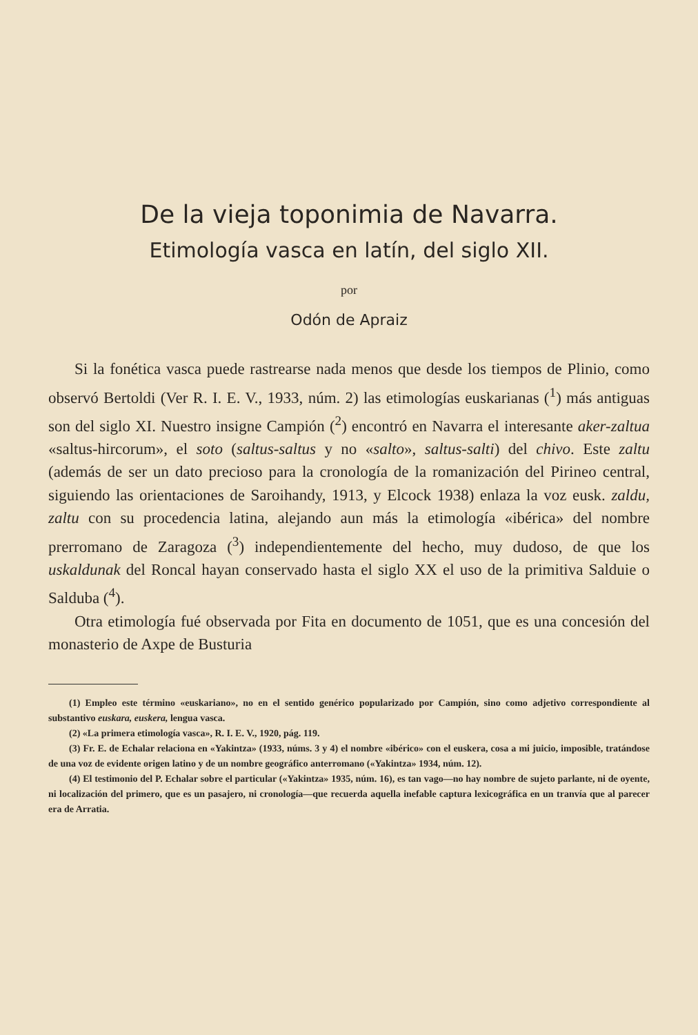De la vieja toponimia de Navarra.
Etimología vasca en latín, del siglo XII.
por
Odón de Apraiz
Si la fonética vasca puede rastrearse nada menos que desde los tiempos de Plinio, como observó Bertoldi (Ver R. I. E. V., 1933, núm. 2) las etimologías euskarianas (<sup>1</sup>) más antiguas son del siglo XI. Nuestro insigne Campión (<sup>2</sup>) encontró en Navarra el interesante aker-zaltua «saltus-hircorum», el soto (saltus-saltus y no «salto», saltus-salti) del chivo. Este zaltu (además de ser un dato precioso para la cronología de la romanización del Pirineo central, siguiendo las orientaciones de Saroihandy, 1913, y Elcock 1938) enlaza la voz eusk. zaldu, zaltu con su procedencia latina, alejando aun más la etimología «ibérica» del nombre prerromano de Zaragoza (<sup>3</sup>) independientemente del hecho, muy dudoso, de que los uskaldunak del Roncal hayan conservado hasta el siglo XX el uso de la primitiva Salduie o Salduba (<sup>4</sup>).
Otra etimología fué observada por Fita en documento de 1051, que es una concesión del monasterio de Axpe de Busturia
(1) Empleo este término «euskariano», no en el sentido genérico popularizado por Campión, sino como adjetivo correspondiente al substantivo euskara, euskera, lengua vasca.
(2) «La primera etimología vasca», R. I. E. V., 1920, pág. 119.
(3) Fr. E. de Echalar relaciona en «Yakintza» (1933, núms. 3 y 4) el nombre «ibérico» con el euskera, cosa a mi juicio, imposible, tratándose de una voz de evidente origen latino y de un nombre geográfico anterromano («Yakintza» 1934, núm. 12).
(4) El testimonio del P. Echalar sobre el particular («Yakintza» 1935, núm. 16), es tan vago—no hay nombre de sujeto parlante, ni de oyente, ni localización del primero, que es un pasajero, ni cronología—que recuerda aquella inefable captura lexicográfica en un tranvía que al parecer era de Arratia.